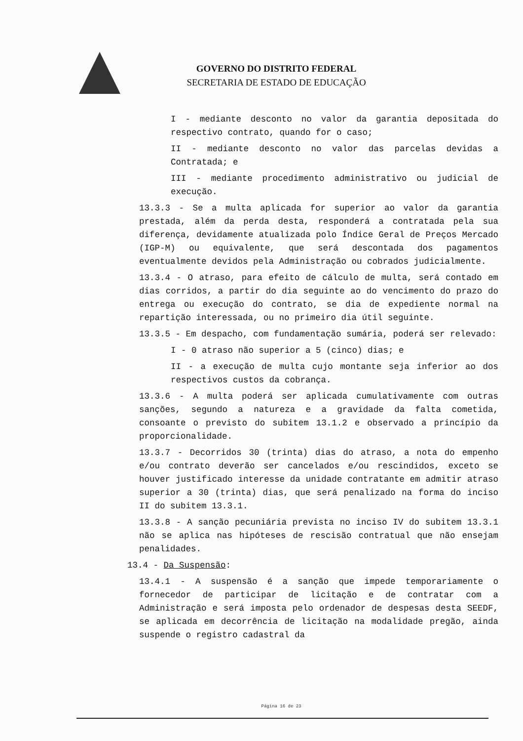GOVERNO DO DISTRITO FEDERAL
SECRETARIA DE ESTADO DE EDUCAÇÃO
I - mediante desconto no valor da garantia depositada do respectivo contrato, quando for o caso;
II - mediante desconto no valor das parcelas devidas a Contratada; e
III - mediante procedimento administrativo ou judicial de execução.
13.3.3 - Se a multa aplicada for superior ao valor da garantia prestada, além da perda desta, responderá a contratada pela sua diferença, devidamente atualizada polo Índice Geral de Preços Mercado (IGP-M) ou equivalente, que será descontada dos pagamentos eventualmente devidos pela Administração ou cobrados judicialmente.
13.3.4 - O atraso, para efeito de cálculo de multa, será contado em dias corridos, a partir do dia seguinte ao do vencimento do prazo do entrega ou execução do contrato, se dia de expediente normal na repartição interessada, ou no primeiro dia útil seguinte.
13.3.5 - Em despacho, com fundamentação sumária, poderá ser relevado:
I - 0 atraso não superior a 5 (cinco) dias; e
II - a execução de multa cujo montante seja inferior ao dos respectivos custos da cobrança.
13.3.6 - A multa poderá ser aplicada cumulativamente com outras sanções, segundo a natureza e a gravidade da falta cometida, consoante o previsto do subitem 13.1.2 e observado a princípio da proporcionalidade.
13.3.7 - Decorridos 30 (trinta) dias do atraso, a nota do empenho e/ou contrato deverão ser cancelados e/ou rescindidos, exceto se houver justificado interesse da unidade contratante em admitir atraso superior a 30 (trinta) dias, que será penalizado na forma do inciso II do subitem 13.3.1.
13.3.8 - A sanção pecuniária prevista no inciso IV do subitem 13.3.1 não se aplica nas hipóteses de rescisão contratual que não ensejam penalidades.
13.4 - Da Suspensão:
13.4.1 - A suspensão é a sanção que impede temporariamente o fornecedor de participar de licitação e de contratar com a Administração e será imposta pelo ordenador de despesas desta SEEDF, se aplicada em decorrência de licitação na modalidade pregão, ainda suspende o registro cadastral da
Página 16 de 23